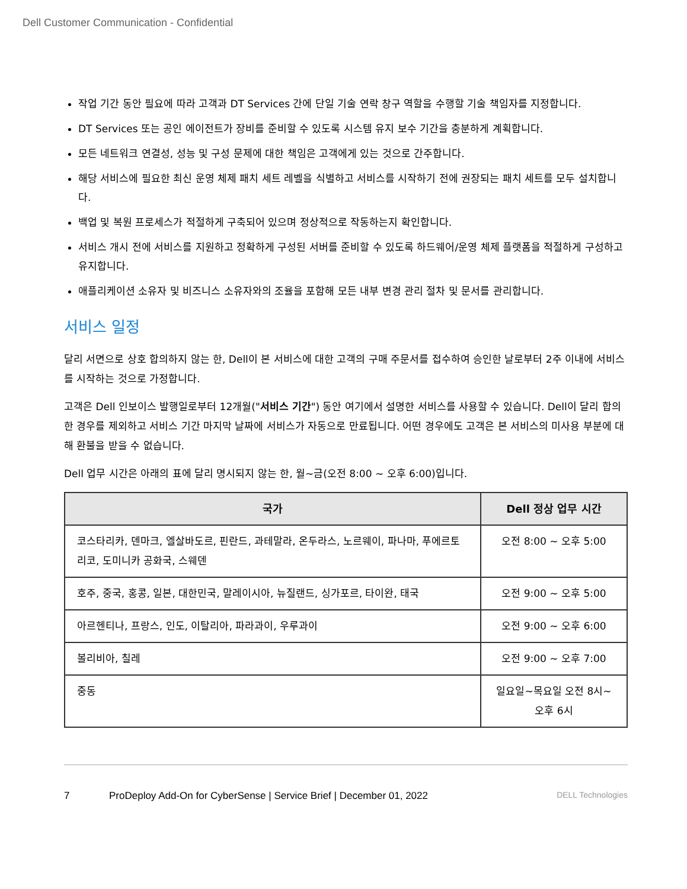Dell Customer Communication - Confidential
작업 기간 동안 필요에 따라 고객과 DT Services 간에 단일 기술 연락 창구 역할을 수행할 기술 책임자를 지정합니다.
DT Services 또는 공인 에이전트가 장비를 준비할 수 있도록 시스템 유지 보수 기간을 충분하게 계획합니다.
모든 네트워크 연결성, 성능 및 구성 문제에 대한 책임은 고객에게 있는 것으로 간주합니다.
해당 서비스에 필요한 최신 운영 체제 패치 세트 레벨을 식별하고 서비스를 시작하기 전에 권장되는 패치 세트를 모두 설치합니다.
백업 및 복원 프로세스가 적절하게 구축되어 있으며 정상적으로 작동하는지 확인합니다.
서비스 개시 전에 서비스를 지원하고 정확하게 구성된 서버를 준비할 수 있도록 하드웨어/운영 체제 플랫폼을 적절하게 구성하고 유지합니다.
애플리케이션 소유자 및 비즈니스 소유자와의 조율을 포함해 모든 내부 변경 관리 절차 및 문서를 관리합니다.
서비스 일정
달리 서면으로 상호 합의하지 않는 한, Dell이 본 서비스에 대한 고객의 구매 주문서를 접수하여 승인한 날로부터 2주 이내에 서비스를 시작하는 것으로 가정합니다.
고객은 Dell 인보이스 발행일로부터 12개월("서비스 기간") 동안 여기에서 설명한 서비스를 사용할 수 있습니다. Dell이 달리 합의한 경우를 제외하고 서비스 기간 마지막 날짜에 서비스가 자동으로 만료됩니다. 어떤 경우에도 고객은 본 서비스의 미사용 부분에 대해 환불을 받을 수 없습니다.
Dell 업무 시간은 아래의 표에 달리 명시되지 않는 한, 월~금(오전 8:00 ~ 오후 6:00)입니다.
| 국가 | Dell 정상 업무 시간 |
| --- | --- |
| 코스타리카, 덴마크, 엘살바도르, 핀란드, 과테말라, 온두라스, 노르웨이, 파나마, 푸에르토리코, 도미니카 공화국, 스웨덴 | 오전 8:00 ~ 오후 5:00 |
| 호주, 중국, 홍콩, 일본, 대한민국, 말레이시아, 뉴질랜드, 싱가포르, 타이완, 태국 | 오전 9:00 ~ 오후 5:00 |
| 아르헨티나, 프랑스, 인도, 이탈리아, 파라과이, 우루과이 | 오전 9:00 ~ 오후 6:00 |
| 볼리비아, 칠레 | 오전 9:00 ~ 오후 7:00 |
| 중동 | 일요일~목요일 오전 8시~오후 6시 |
7 ProDeploy Add-On for CyberSense | Service Brief | December 01, 2022 DELL Technologies